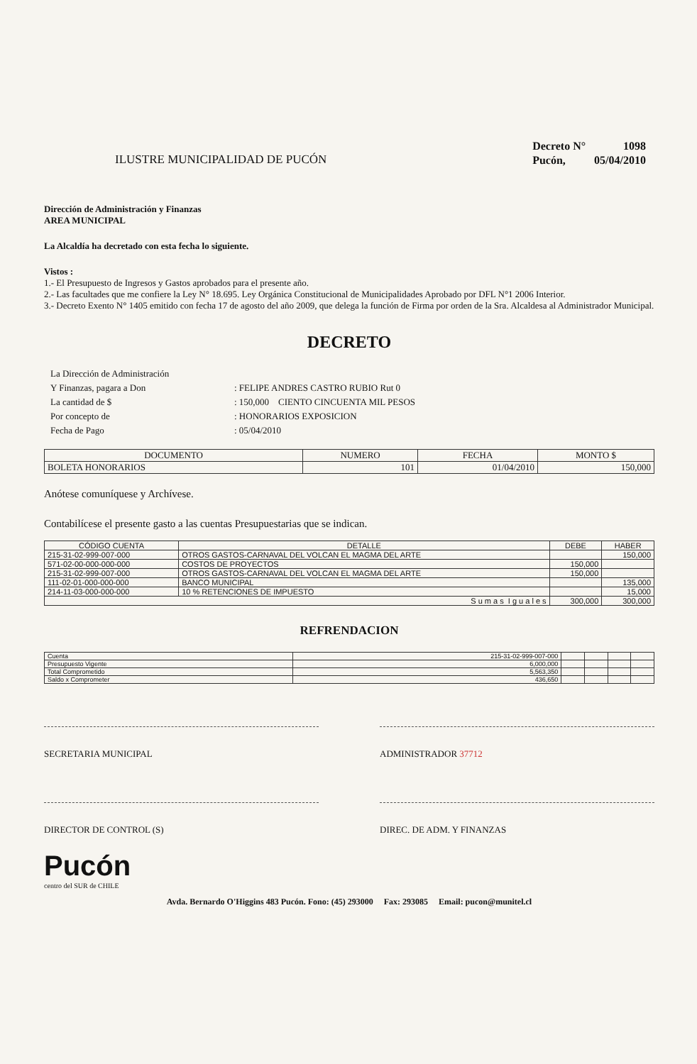ILUSTRE MUNICIPALIDAD DE PUCÓN
| Decreto N° | 1098 |
| Pucón, | 05/04/2010 |
Dirección de Administración y Finanzas
AREA MUNICIPAL
La Alcaldía ha decretado con esta fecha lo siguiente.
Vistos :
1.- El Presupuesto de Ingresos y Gastos aprobados para el presente año.
2.- Las facultades que me confiere la Ley N° 18.695. Ley Orgánica Constitucional de Municipalidades Aprobado por DFL N°1 2006 Interior.
3.- Decreto Exento N° 1405 emitido con fecha 17 de agosto del año 2009, que delega la función de Firma por orden de la Sra. Alcaldesa al Administrador Municipal.
DECRETO
| La Dirección de Administración | |
| Y Finanzas, pagara a Don | : FELIPE ANDRES CASTRO RUBIO Rut 0 |
| La cantidad de $ | : 150,000 CIENTO CINCUENTA MIL PESOS |
| Por concepto de | : HONORARIOS EXPOSICION |
| Fecha de Pago | : 05/04/2010 |
| DOCUMENTO | NUMERO | FECHA | MONTO $ |
| --- | --- | --- | --- |
| BOLETA HONORARIOS | 101 | 01/04/2010 | 150,000 |
Anótese comuníquese y Archívese.
Contabilícese el presente gasto a las cuentas Presupuestarias que se indican.
| CÓDIGO CUENTA | DETALLE | DEBE | HABER |
| --- | --- | --- | --- |
| 215-31-02-999-007-000 | OTROS GASTOS-CARNAVAL DEL VOLCAN EL MAGMA DEL ARTE | | 150,000 |
| 571-02-00-000-000-000 | COSTOS DE PROYECTOS | 150,000 | |
| 215-31-02-999-007-000 | OTROS GASTOS-CARNAVAL DEL VOLCAN EL MAGMA DEL ARTE | 150,000 | |
| 111-02-01-000-000-000 | BANCO MUNICIPAL | | 135,000 |
| 214-11-03-000-000-000 | 10 % RETENCIONES DE IMPUESTO | | 15,000 |
| S u m a s I g u a l e s | | 300,000 | 300,000 |
REFRENDACION
| Cuenta | 215-31-02-999-007-000 | | | | |
| Presupuesto Vigente | 6,000,000 | | | | |
| Total Comprometido | 5,563,350 | | | | |
| Saldo x Comprometer | 436,650 | | | | |
SECRETARIA MUNICIPAL ADMINISTRADOR 37712
DIRECTOR DE CONTROL (S) DIREC. DE ADM. Y FINANZAS
Pucón
centro del SUR de CHILE
Avda. Bernardo O'Higgins 483 Pucón. Fono: (45) 293000 Fax: 293085 Email: pucon@munitel.cl